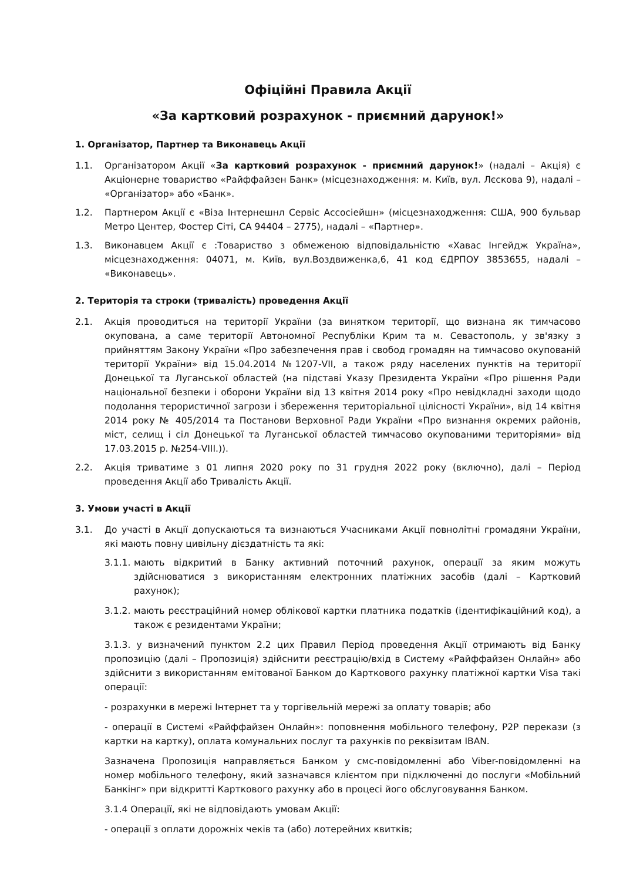Офіційні Правила Акції
«За картковий розрахунок - приємний дарунок!»
1. Організатор, Партнер та Виконавець Акції
1.1. Організатором Акції «За картковий розрахунок - приємний дарунок!» (надалі – Акція) є Акціонерне товариство «Райффайзен Банк» (місцезнаходження: м. Київ, вул. Лєскова 9), надалі – «Організатор» або «Банк».
1.2. Партнером Акції є «Віза Інтернешнл Сервіс Ассосіейшн» (місцезнаходження: США, 900 бульвар Метро Центер, Фостер Сіті, СА 94404 – 2775), надалі – «Партнер».
1.3. Виконавцем Акції є :Товариство з обмеженою відповідальністю «Хавас Інгейдж Україна», місцезнаходження: 04071, м. Київ, вул.Воздвиженка,6, 41 код ЄДРПОУ 3853655, надалі – «Виконавець».
2. Територія та строки (тривалість) проведення Акції
2.1. Акція проводиться на території України (за винятком території, що визнана як тимчасово окупована, а саме території Автономної Республіки Крим та м. Севастополь, у зв'язку з прийняттям Закону України «Про забезпечення прав і свобод громадян на тимчасово окупованій території України» від 15.04.2014 №1207-VII, а також ряду населених пунктів на території Донецької та Луганської областей (на підставі Указу Президента України «Про рішення Ради національної безпеки і оборони України від 13 квітня 2014 року «Про невідкладні заходи щодо подолання терористичної загрози і збереження територіальної цілісності України», від 14 квітня 2014 року № 405/2014 та Постанови Верховної Ради України «Про визнання окремих районів, міст, селищ і сіл Донецької та Луганської областей тимчасово окупованими територіями» від 17.03.2015 р. №254-VIII.)).
2.2. Акція триватиме з 01 липня 2020 року по 31 грудня 2022 року (включно), далі – Період проведення Акції або Тривалість Акції.
3. Умови участі в Акції
3.1. До участі в Акції допускаються та визнаються Учасниками Акції повнолітні громадяни України, які мають повну цивільну дієздатність та які:
3.1.1. мають відкритий в Банку активний поточний рахунок, операції за яким можуть здійснюватися з використанням електронних платіжних засобів (далі – Картковий рахунок);
3.1.2. мають реєстраційний номер облікової картки платника податків (ідентифікаційний код), а також є резидентами України;
3.1.3. у визначений пунктом 2.2 цих Правил Період проведення Акції отримають від Банку пропозицію (далі – Пропозиція) здійснити реєстрацію/вхід в Систему «Райффайзен Онлайн» або здійснити з використанням емітованої Банком до Карткового рахунку платіжної картки Visa такі операції:
- розрахунки в мережі Інтернет та у торгівельній мережі за оплату товарів; або
- операції в Системі «Райффайзен Онлайн»: поповнення мобільного телефону, P2P перекази (з картки на картку), оплата комунальних послуг та рахунків по реквізитам IBAN.
Зазначена Пропозиція направляється Банком у смс-повідомленні або Viber-повідомленні на номер мобільного телефону, який зазначався клієнтом при підключенні до послуги «Мобільний Банкінг» при відкритті Карткового рахунку або в процесі його обслуговування Банком.
3.1.4 Операції, які не відповідають умовам Акції:
- операції з оплати дорожніх чеків та (або) лотерейних квитків;